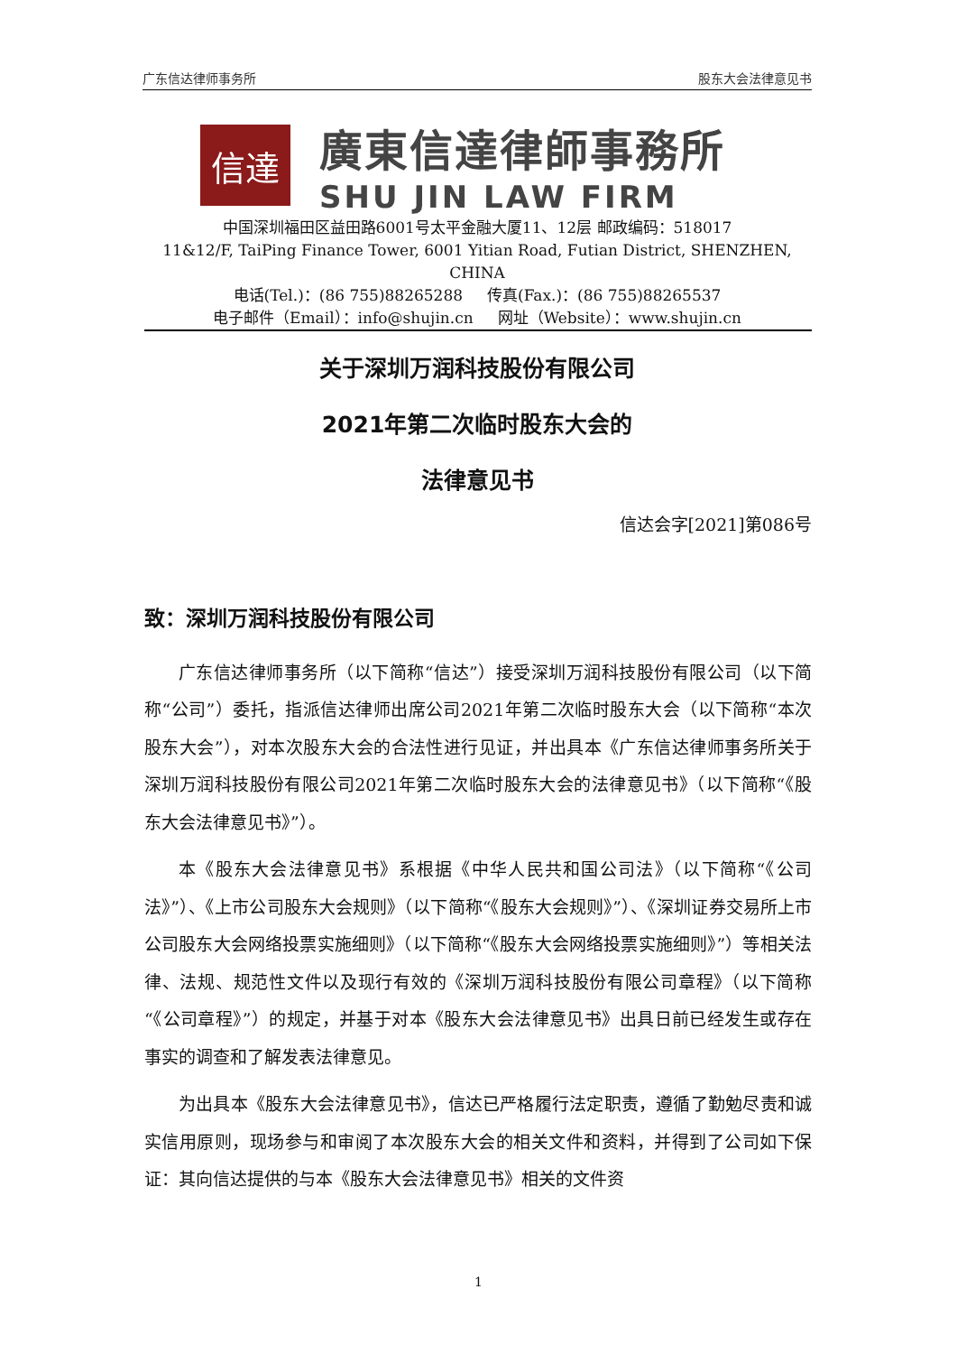广东信达律师事务所 股东大会法律意见书
信達
廣東信達律師事務所
SHU JIN LAW FIRM
中国深圳福田区益田路6001号太平金融大厦11、12层 邮政编码：518017
11&12/F, TaiPing Finance Tower, 6001 Yitian Road, Futian District, SHENZHEN, CHINA
电话(Tel.)：(86 755)88265288 传真(Fax.)：(86 755)88265537
电子邮件（Email）：info@shujin.cn 网址（Website）：www.shujin.cn
关于深圳万润科技股份有限公司
2021年第二次临时股东大会的
法律意见书
信达会字[2021]第086号
致：深圳万润科技股份有限公司
广东信达律师事务所（以下简称“信达”）接受深圳万润科技股份有限公司（以下简称“公司”）委托，指派信达律师出席公司2021年第二次临时股东大会（以下简称“本次股东大会”），对本次股东大会的合法性进行见证，并出具本《广东信达律师事务所关于深圳万润科技股份有限公司2021年第二次临时股东大会的法律意见书》（以下简称“《股东大会法律意见书》”）。
本《股东大会法律意见书》系根据《中华人民共和国公司法》（以下简称“《公司法》”）、《上市公司股东大会规则》（以下简称“《股东大会规则》”）、《深圳证券交易所上市公司股东大会网络投票实施细则》（以下简称“《股东大会网络投票实施细则》”）等相关法律、法规、规范性文件以及现行有效的《深圳万润科技股份有限公司章程》（以下简称“《公司章程》”）的规定，并基于对本《股东大会法律意见书》出具日前已经发生或存在事实的调查和了解发表法律意见。
为出具本《股东大会法律意见书》，信达已严格履行法定职责，遵循了勤勉尽责和诚实信用原则，现场参与和审阅了本次股东大会的相关文件和资料，并得到了公司如下保证：其向信达提供的与本《股东大会法律意见书》相关的文件资
1